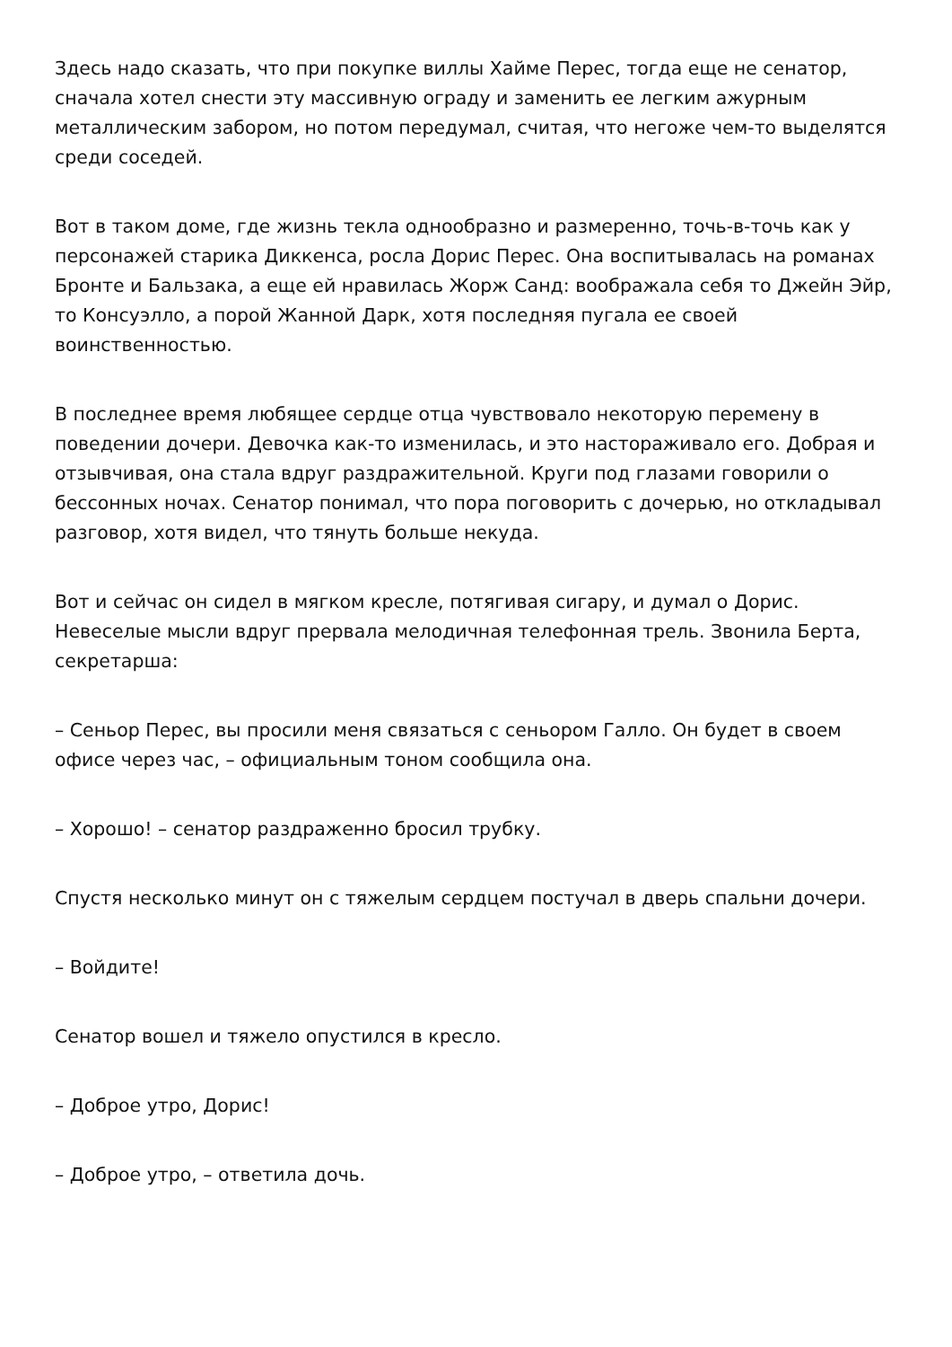Здесь надо сказать, что при покупке виллы Хайме Перес, тогда еще не сенатор, сначала хотел снести эту массивную ограду и заменить ее легким ажурным металлическим забором, но потом передумал, считая, что негоже чем-то выделятся среди соседей.
Вот в таком доме, где жизнь текла однообразно и размеренно, точь-в-точь как у персонажей старика Диккенса, росла Дорис Перес. Она воспитывалась на романах Бронте и Бальзака, а еще ей нравилась Жорж Санд: воображала себя то Джейн Эйр, то Консуэлло, а порой Жанной Дарк, хотя последняя пугала ее своей воинственностью.
В последнее время любящее сердце отца чувствовало некоторую перемену в поведении дочери. Девочка как-то изменилась, и это настораживало его. Добрая и отзывчивая, она стала вдруг раздражительной. Круги под глазами говорили о бессонных ночах. Сенатор понимал, что пора поговорить с дочерью, но откладывал разговор, хотя видел, что тянуть больше некуда.
Вот и сейчас он сидел в мягком кресле, потягивая сигару, и думал о Дорис. Невеселые мысли вдруг прервала мелодичная телефонная трель. Звонила Берта, секретарша:
– Сеньор Перес, вы просили меня связаться с сеньором Галло. Он будет в своем офисе через час, – официальным тоном сообщила она.
– Хорошо! – сенатор раздраженно бросил трубку.
Спустя несколько минут он с тяжелым сердцем постучал в дверь спальни дочери.
– Войдите!
Сенатор вошел и тяжело опустился в кресло.
– Доброе утро, Дорис!
– Доброе утро, – ответила дочь.